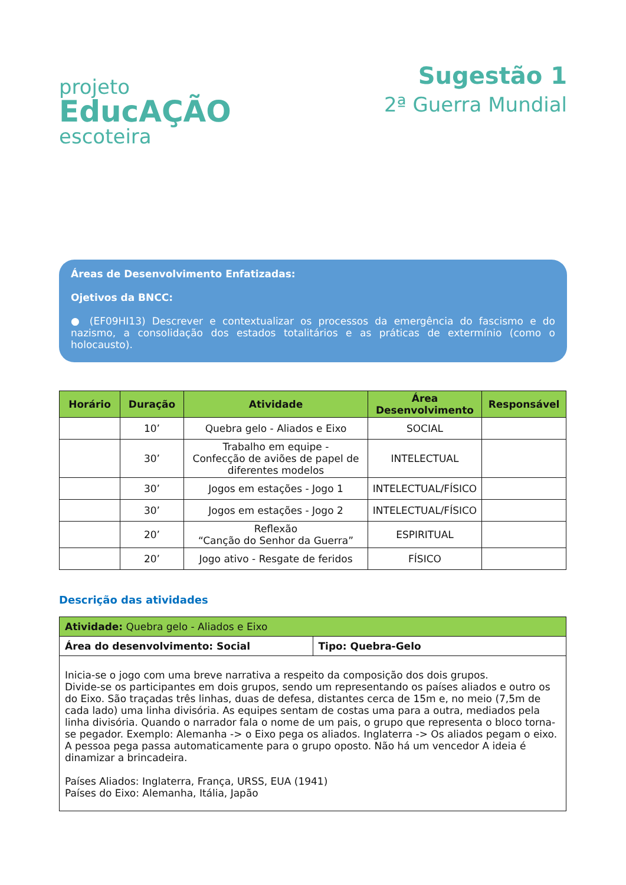projeto
EducAÇÃO
escoteira
Sugestão 1
2ª Guerra Mundial
Áreas de Desenvolvimento Enfatizadas:
Ojetivos da BNCC:
● (EF09HI13) Descrever e contextualizar os processos da emergência do fascismo e do nazismo, a consolidação dos estados totalitários e as práticas de extermínio (como o holocausto).
| Horário | Duração | Atividade | Área Desenvolvimento | Responsável |
| --- | --- | --- | --- | --- |
| | 10’ | Quebra gelo - Aliados e Eixo | SOCIAL | |
| | 30’ | Trabalho em equipe - Confecção de aviões de papel de diferentes modelos | INTELECTUAL | |
| | 30’ | Jogos em estações - Jogo 1 | INTELECTUAL/FÍSICO | |
| | 30’ | Jogos em estações - Jogo 2 | INTELECTUAL/FÍSICO | |
| | 20’ | Reflexão “Canção do Senhor da Guerra” | ESPIRITUAL | |
| | 20’ | Jogo ativo - Resgate de feridos | FÍSICO | |
Descrição das atividades
| Atividade: Quebra gelo - Aliados e Eixo | |
| Área do desenvolvimento: Social | Tipo: Quebra-Gelo |
| Inicia-se o jogo com uma breve narrativa a respeito da composição dos dois grupos. Divide-se os participantes em dois grupos, sendo um representando os países aliados e outro os do Eixo. São traçadas três linhas, duas de defesa, distantes cerca de 15m e, no meio (7,5m de cada lado) uma linha divisória. As equipes sentam de costas uma para a outra, mediados pela linha divisória. Quando o narrador fala o nome de um pais, o grupo que representa o bloco torna-se pegador. Exemplo: Alemanha -> o Eixo pega os aliados. Inglaterra -> Os aliados pegam o eixo. A pessoa pega passa automaticamente para o grupo oposto. Não há um vencedor A ideia é dinamizar a brincadeira. Países Aliados: Inglaterra, França, URSS, EUA (1941) Países do Eixo: Alemanha, Itália, Japão | |